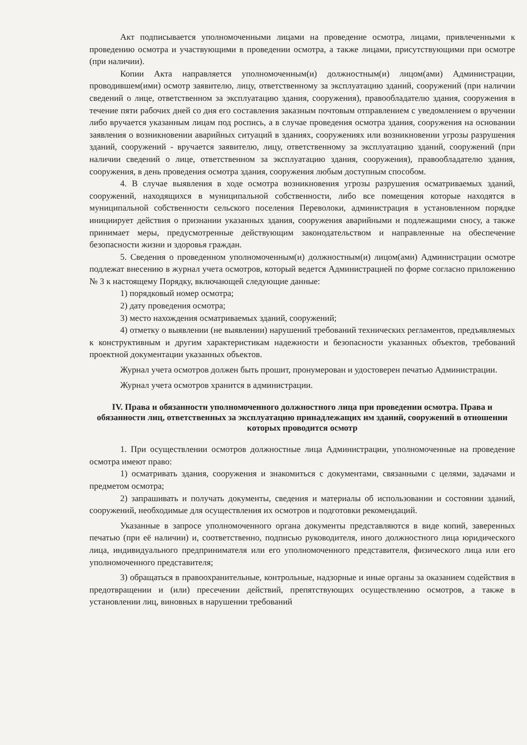Акт подписывается уполномоченными лицами на проведение осмотра, лицами, привлеченными к проведению осмотра и участвующими в проведении осмотра, а также лицами, присутствующими при осмотре (при наличии).
Копии Акта направляется уполномоченным(и) должностным(и) лицом(ами) Администрации, проводившем(ими) осмотр заявителю, лицу, ответственному за эксплуатацию зданий, сооружений (при наличии сведений о лице, ответственном за эксплуатацию здания, сооружения), правообладателю здания, сооружения в течение пяти рабочих дней со дня его составления заказным почтовым отправлением с уведомлением о вручении либо вручается указанным лицам под роспись, а в случае проведения осмотра здания, сооружения на основании заявления о возникновении аварийных ситуаций в зданиях, сооружениях или возникновении угрозы разрушения зданий, сооружений - вручается заявителю, лицу, ответственному за эксплуатацию зданий, сооружений (при наличии сведений о лице, ответственном за эксплуатацию здания, сооружения), правообладателю здания, сооружения, в день проведения осмотра здания, сооружения любым доступным способом.
4. В случае выявления в ходе осмотра возникновения угрозы разрушения осматриваемых зданий, сооружений, находящихся в муниципальной собственности, либо все помещения которые находятся в муниципальной собственности сельского поселения Переволоки, администрация в установленном порядке инициирует действия о признании указанных здания, сооружения аварийными и подлежащими сносу, а также принимает меры, предусмотренные действующим законодательством и направленные на обеспечение безопасности жизни и здоровья граждан.
5. Сведения о проведенном уполномоченным(и) должностным(и) лицом(ами) Администрации осмотре подлежат внесению в журнал учета осмотров, который ведется Администрацией по форме согласно приложению № 3 к настоящему Порядку, включающей следующие данные:
1) порядковый номер осмотра;
2) дату проведения осмотра;
3) место нахождения осматриваемых зданий, сооружений;
4) отметку о выявлении (не выявлении) нарушений требований технических регламентов, предъявляемых к конструктивным и другим характеристикам надежности и безопасности указанных объектов, требований проектной документации указанных объектов.
Журнал учета осмотров должен быть прошит, пронумерован и удостоверен печатью Администрации.
Журнал учета осмотров хранится в администрации.
IV. Права и обязанности уполномоченного должностного лица при проведении осмотра. Права и обязанности лиц, ответственных за эксплуатацию принадлежащих им зданий, сооружений в отношении которых проводится осмотр
1. При осуществлении осмотров должностные лица Администрации, уполномоченные на проведение осмотра имеют право:
1) осматривать здания, сооружения и знакомиться с документами, связанными с целями, задачами и предметом осмотра;
2) запрашивать и получать документы, сведения и материалы об использовании и состоянии зданий, сооружений, необходимые для осуществления их осмотров и подготовки рекомендаций.
Указанные в запросе уполномоченного органа документы представляются в виде копий, заверенных печатью (при её наличии) и, соответственно, подписью руководителя, иного должностного лица юридического лица, индивидуального предпринимателя или его уполномоченного представителя, физического лица или его уполномоченного представителя;
3) обращаться в правоохранительные, контрольные, надзорные и иные органы за оказанием содействия в предотвращении и (или) пресечении действий, препятствующих осуществлению осмотров, а также в установлении лиц, виновных в нарушении требований